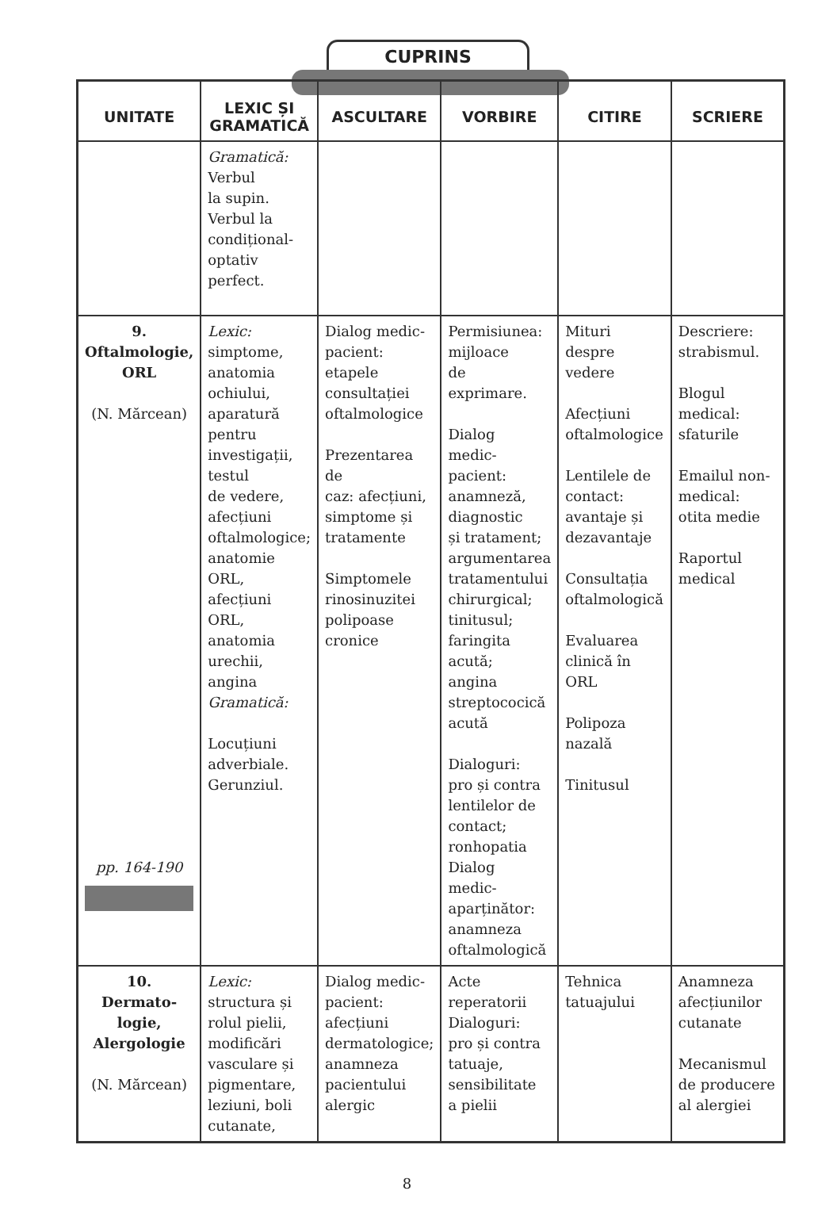CUPRINS
| UNITATE | LEXIC ȘI GRAMATICĂ | ASCULTARE | VORBIRE | CITIRE | SCRIERE |
| --- | --- | --- | --- | --- | --- |
| | Gramatică: Verbul la supin. Verbul la condițional- optativ perfect. | | | | |
| 9. Oftalmologie, ORL (N. Mărcean) pp. 164-190 | Lexic: simptome, anatomia ochiului, aparatură pentru investigații, testul de vedere, afecțiuni oftalmologice; anatomie ORL, afecțiuni ORL, anatomia urechii, angina Gramatică: Locuțiuni adverbiale. Gerunziul. | Dialog medic-pacient: etapele consultației oftalmologice Prezentarea de caz: afecțiuni, simptome și tratamente Simptomele rinosinuzitei polipoase cronice | Permisiunea: mijloace de exprimare. Dialog medic-pacient: anamneză, diagnostic și tratament; argumentarea tratamentului chirurgical; tinitusul; faringita acută; angina streptococică acută Dialoguri: pro și contra lentilelor de contact; ronhopatia Dialog medic- aparținător: anamneza oftalmologică | Mituri despre vedere Afecțiuni oftalmologice Lentilele de contact: avantaje și dezavantaje Consultația oftalmologică Evaluarea clinică în ORL Polipoza nazală Tinitusul | Descriere: strabismul. Blogul medical: sfaturile Emailul non- medical: otita medie Raportul medical |
| 10. Dermato- logie, Alergologie (N. Mărcean) | Lexic: structura și rolul pielii, modificări vasculare și pigmentare, leziuni, boli cutanate, | Dialog medic-pacient: afecțiuni dermatologice; anamneza pacientului alergic | Acte reperatorii Dialoguri: pro și contra tatuaje, sensibilitate a pielii | Tehnica tatuajului | Anamneza afecțiunilor cutanate Mecanismul de producere al alergiei |
8